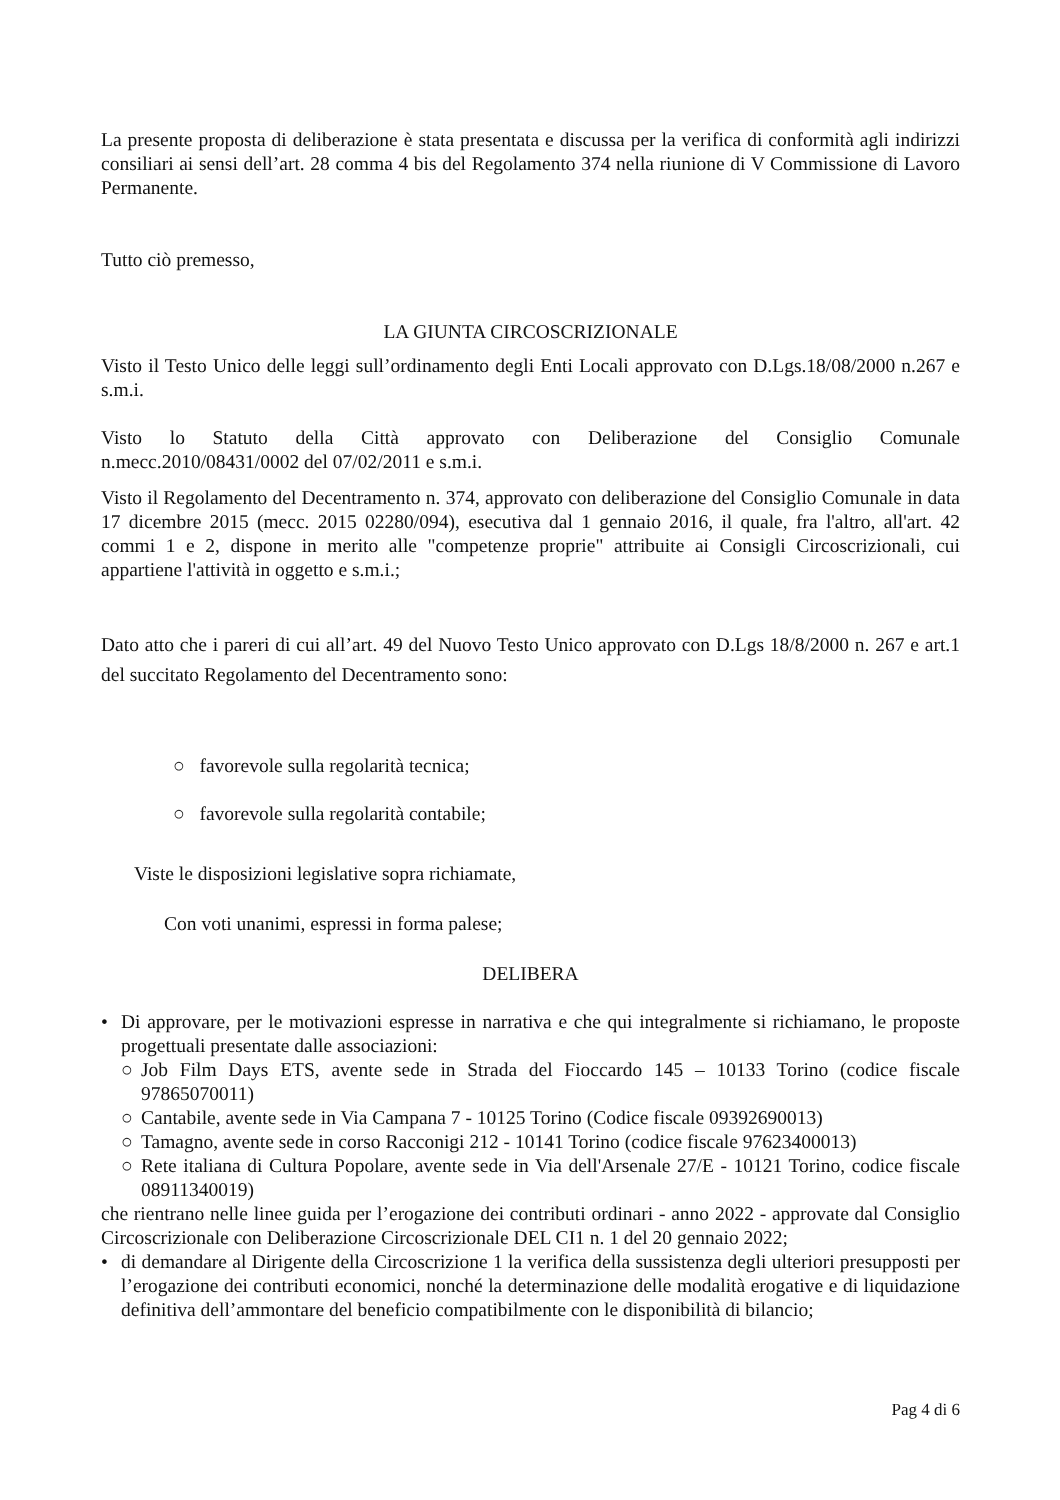La presente proposta di deliberazione è stata presentata e discussa per la verifica di conformità agli indirizzi consiliari ai sensi dell’art. 28 comma 4 bis del Regolamento 374 nella riunione di V Commissione di Lavoro Permanente.
Tutto ciò premesso,
LA GIUNTA CIRCOSCRIZIONALE
Visto il Testo Unico delle leggi sull’ordinamento degli Enti Locali approvato con D.Lgs.18/08/2000 n.267 e s.m.i.
Visto lo Statuto della Città approvato con Deliberazione del Consiglio Comunale
n.mecc.2010/08431/0002 del 07/02/2011 e s.m.i.
Visto il Regolamento del Decentramento n. 374, approvato con deliberazione del Consiglio Comunale in data 17 dicembre 2015 (mecc. 2015 02280/094), esecutiva dal 1 gennaio 2016, il quale, fra l'altro, all'art. 42 commi 1 e 2, dispone in merito alle "competenze proprie" attribuite ai Consigli Circoscrizionali, cui appartiene l'attività in oggetto e s.m.i.;
Dato atto che i pareri di cui all’art. 49 del Nuovo Testo Unico approvato con D.Lgs 18/8/2000 n. 267 e art.1 del succitato Regolamento del Decentramento sono:
○ favorevole sulla regolarità tecnica;
○ favorevole sulla regolarità contabile;
Viste le disposizioni legislative sopra richiamate,
Con voti unanimi, espressi in forma palese;
DELIBERA
• Di approvare, per le motivazioni espresse in narrativa e che qui integralmente si richiamano, le proposte progettuali presentate dalle associazioni:
○ Job Film Days ETS, avente sede in Strada del Fioccardo 145 – 10133 Torino (codice fiscale 97865070011)
○ Cantabile, avente sede in Via Campana 7 - 10125 Torino (Codice fiscale 09392690013)
○ Tamagno, avente sede in corso Racconigi 212 - 10141 Torino (codice fiscale 97623400013)
○ Rete italiana di Cultura Popolare, avente sede in Via dell'Arsenale 27/E - 10121 Torino, codice fiscale 08911340019)
che rientrano nelle linee guida per l’erogazione dei contributi ordinari - anno 2022 - approvate dal Consiglio Circoscrizionale con Deliberazione Circoscrizionale DEL CI1 n. 1 del 20 gennaio 2022;
• di demandare al Dirigente della Circoscrizione 1 la verifica della sussistenza degli ulteriori presupposti per l’erogazione dei contributi economici, nonché la determinazione delle modalità erogative e di liquidazione definitiva dell’ammontare del beneficio compatibilmente con le disponibilità di bilancio;
Pag 4 di 6